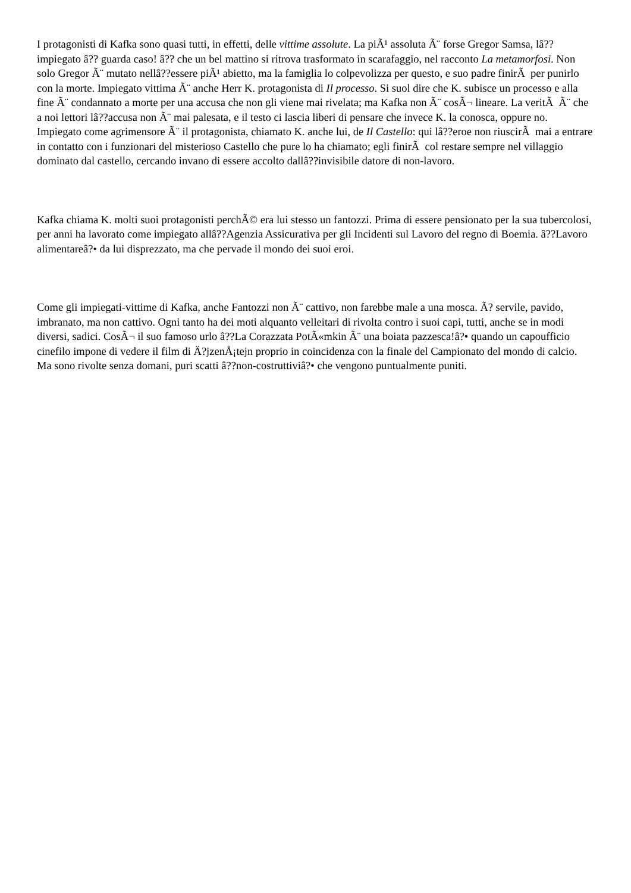I protagonisti di Kafka sono quasi tutti, in effetti, delle vittime assolute. La piÃ¹ assoluta Ã¨ forse Gregor Samsa, lâ??impiegato â?? guarda caso! â?? che un bel mattino si ritrova trasformato in scarafaggio, nel racconto La metamorfosi. Non solo Gregor Ã¨ mutato nellâ??essere piÃ¹ abietto, ma la famiglia lo colpevolizza per questo, e suo padre finirÃ per punirlo con la morte. Impiegato vittima Ã¨ anche Herr K. protagonista di Il processo. Si suol dire che K. subisce un processo e alla fine Ã¨ condannato a morte per una accusa che non gli viene mai rivelata; ma Kafka non Ã¨ cosÃ¬ lineare. La veritÃ Ã¨ che a noi lettori lâ??accusa non Ã¨ mai palesata, e il testo ci lascia liberi di pensare che invece K. la conosca, oppure no. Impiegato come agrimensore Ã¨ il protagonista, chiamato K. anche lui, de Il Castello: qui lâ??eroe non riuscirÃ mai a entrare in contatto con i funzionari del misterioso Castello che pure lo ha chiamato; egli finirÃ col restare sempre nel villaggio dominato dal castello, cercando invano di essere accolto dallâ??invisibile datore di non-lavoro.
Kafka chiama K. molti suoi protagonisti perchÃ© era lui stesso un fantozzi. Prima di essere pensionato per la sua tubercolosi, per anni ha lavorato come impiegato allâ??Agenzia Assicurativa per gli Incidenti sul Lavoro del regno di Boemia. â??Lavoro alimentareâ?• da lui disprezzato, ma che pervade il mondo dei suoi eroi.
Come gli impiegati-vittime di Kafka, anche Fantozzi non Ã¨ cattivo, non farebbe male a una mosca. Ã? servile, pavido, imbranato, ma non cattivo. Ogni tanto ha dei moti alquanto velleitari di rivolta contro i suoi capi, tutti, anche se in modi diversi, sadici. CosÃ¬ il suo famoso urlo â??La Corazzata PotÃ«mkin Ã¨ una boiata pazzesca!â?• quando un capoufficio cinefilo impone di vedere il film di Ä?jzenÅ¡tejn proprio in coincidenza con la finale del Campionato del mondo di calcio. Ma sono rivolte senza domani, puri scatti â??non-costruttiviâ?• che vengono puntualmente puniti.